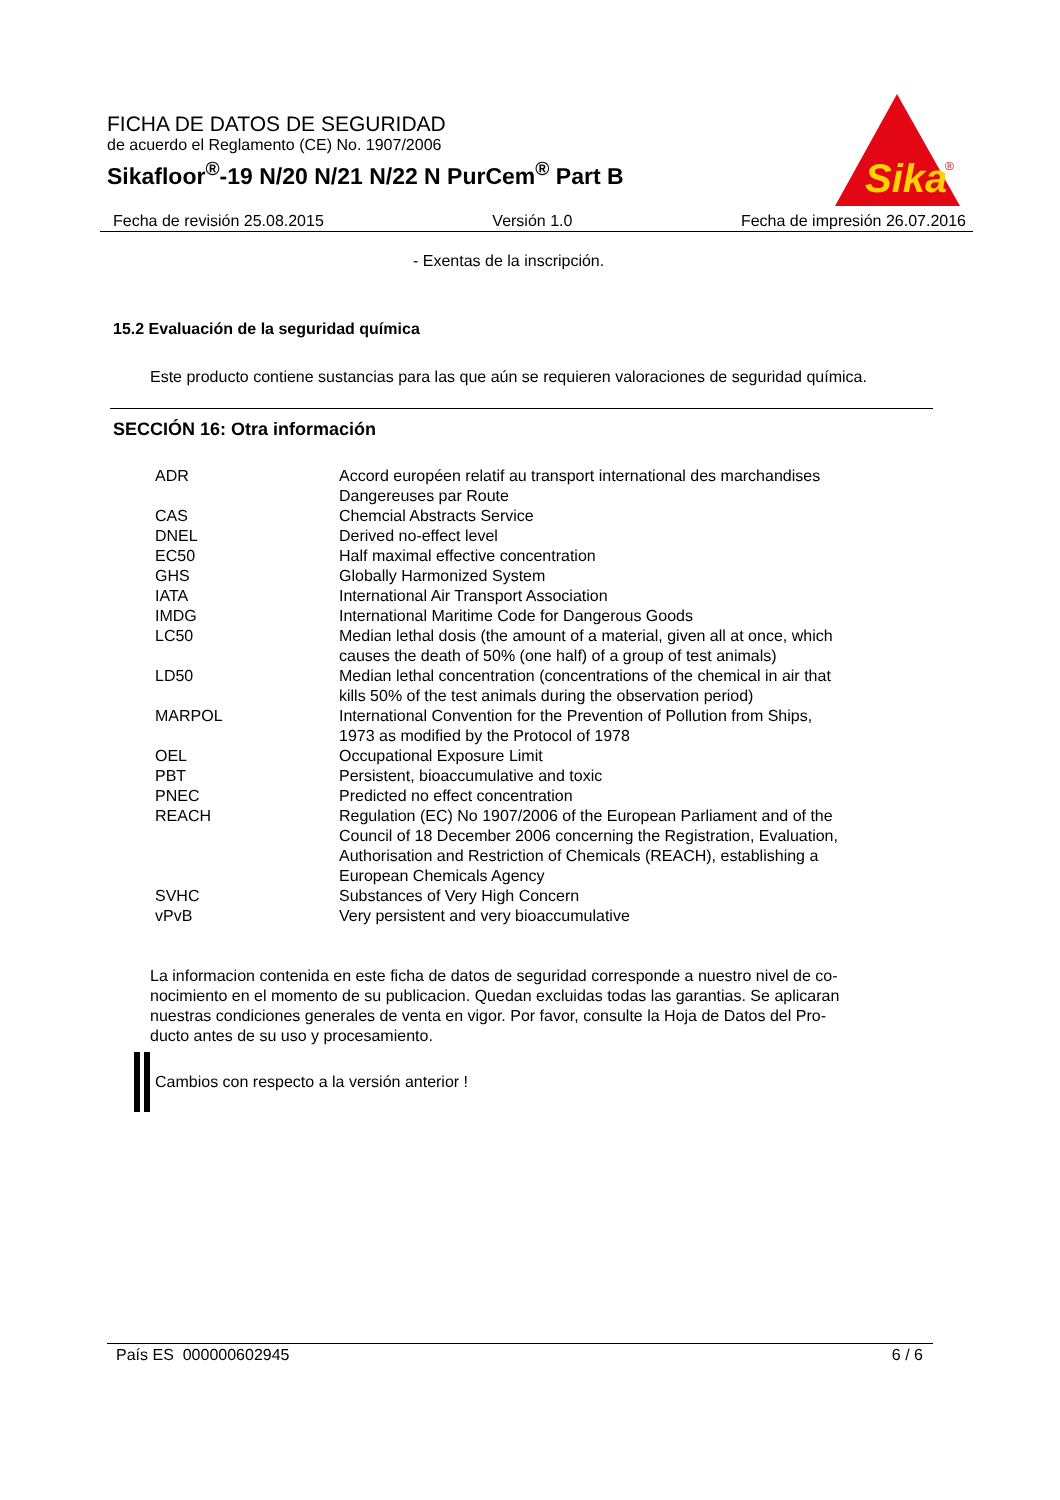FICHA DE DATOS DE SEGURIDAD
de acuerdo el Reglamento (CE) No. 1907/2006
Sikafloor<sup>®</sup>-19 N/20 N/21 N/22 N PurCem<sup>®</sup> Part B
Sika
®
Fecha de revisión 25.08.2015 Versión 1.0 Fecha de impresión 26.07.2016
- Exentas de la inscripción.
15.2 Evaluación de la seguridad química
Este producto contiene sustancias para las que aún se requieren valoraciones de seguridad química.
SECCIÓN 16: Otra información
| ADR | Accord européen relatif au transport international des marchandises Dangereuses par Route |
| CAS | Chemcial Abstracts Service |
| DNEL | Derived no-effect level |
| EC50 | Half maximal effective concentration |
| GHS | Globally Harmonized System |
| IATA | International Air Transport Association |
| IMDG | International Maritime Code for Dangerous Goods |
| LC50 | Median lethal dosis (the amount of a material, given all at once, which causes the death of 50% (one half) of a group of test animals) |
| LD50 | Median lethal concentration (concentrations of the chemical in air that kills 50% of the test animals during the observation period) |
| MARPOL | International Convention for the Prevention of Pollution from Ships, 1973 as modified by the Protocol of 1978 |
| OEL | Occupational Exposure Limit |
| PBT | Persistent, bioaccumulative and toxic |
| PNEC | Predicted no effect concentration |
| REACH | Regulation (EC) No 1907/2006 of the European Parliament and of the Council of 18 December 2006 concerning the Registration, Evaluation, Authorisation and Restriction of Chemicals (REACH), establishing a European Chemicals Agency |
| SVHC | Substances of Very High Concern |
| vPvB | Very persistent and very bioaccumulative |
La informacion contenida en este ficha de datos de seguridad corresponde a nuestro nivel de co-
nocimiento en el momento de su publicacion. Quedan excluidas todas las garantias. Se aplicaran
nuestras condiciones generales de venta en vigor. Por favor, consulte la Hoja de Datos del Pro-
ducto antes de su uso y procesamiento.
Cambios con respecto a la versión anterior !
País ES 000000602945 6 / 6